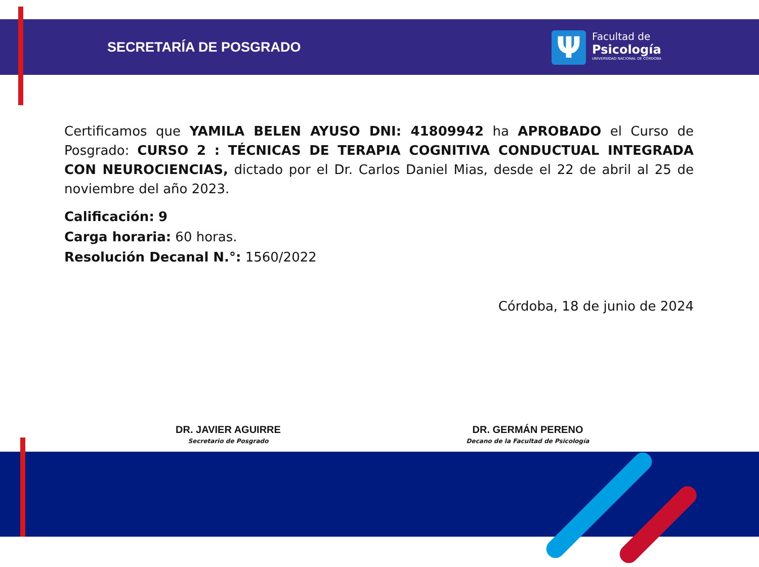SECRETARÍA DE POSGRADO
Ψ
Facultad de
Psicología
UNIVERSIDAD NACIONAL DE CÓRDOBA
Certificamos que YAMILA BELEN AYUSO DNI: 41809942 ha APROBADO el Curso de Posgrado: CURSO 2 : TÉCNICAS DE TERAPIA COGNITIVA CONDUCTUAL INTEGRADA CON NEUROCIENCIAS, dictado por el Dr. Carlos Daniel Mias, desde el 22 de abril al 25 de noviembre del año 2023.
Calificación: 9
Carga horaria: 60 horas.
Resolución Decanal N.°: 1560/2022
Córdoba, 18 de junio de 2024
DR. JAVIER AGUIRRE
Secretario de Posgrado
DR. GERMÁN PERENO
Decano de la Facultad de Psicología